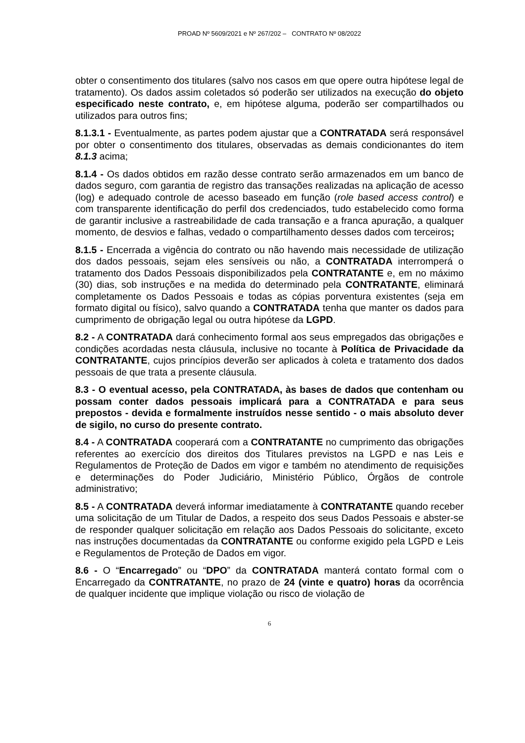PROAD Nº 5609/2021 e Nº 267/202 – CONTRATO Nº 08/2022
obter o consentimento dos titulares (salvo nos casos em que opere outra hipótese legal de tratamento). Os dados assim coletados só poderão ser utilizados na execução do objeto especificado neste contrato, e, em hipótese alguma, poderão ser compartilhados ou utilizados para outros fins;
8.1.3.1 - Eventualmente, as partes podem ajustar que a CONTRATADA será responsável por obter o consentimento dos titulares, observadas as demais condicionantes do item 8.1.3 acima;
8.1.4 - Os dados obtidos em razão desse contrato serão armazenados em um banco de dados seguro, com garantia de registro das transações realizadas na aplicação de acesso (log) e adequado controle de acesso baseado em função (role based access control) e com transparente identificação do perfil dos credenciados, tudo estabelecido como forma de garantir inclusive a rastreabilidade de cada transação e a franca apuração, a qualquer momento, de desvios e falhas, vedado o compartilhamento desses dados com terceiros;
8.1.5 - Encerrada a vigência do contrato ou não havendo mais necessidade de utilização dos dados pessoais, sejam eles sensíveis ou não, a CONTRATADA interromperá o tratamento dos Dados Pessoais disponibilizados pela CONTRATANTE e, em no máximo (30) dias, sob instruções e na medida do determinado pela CONTRATANTE, eliminará completamente os Dados Pessoais e todas as cópias porventura existentes (seja em formato digital ou físico), salvo quando a CONTRATADA tenha que manter os dados para cumprimento de obrigação legal ou outra hipótese da LGPD.
8.2 - A CONTRATADA dará conhecimento formal aos seus empregados das obrigações e condições acordadas nesta cláusula, inclusive no tocante à Política de Privacidade da CONTRATANTE, cujos princípios deverão ser aplicados à coleta e tratamento dos dados pessoais de que trata a presente cláusula.
8.3 - O eventual acesso, pela CONTRATADA, às bases de dados que contenham ou possam conter dados pessoais implicará para a CONTRATADA e para seus prepostos - devida e formalmente instruídos nesse sentido - o mais absoluto dever de sigilo, no curso do presente contrato.
8.4 - A CONTRATADA cooperará com a CONTRATANTE no cumprimento das obrigações referentes ao exercício dos direitos dos Titulares previstos na LGPD e nas Leis e Regulamentos de Proteção de Dados em vigor e também no atendimento de requisições e determinações do Poder Judiciário, Ministério Público, Órgãos de controle administrativo;
8.5 - A CONTRATADA deverá informar imediatamente à CONTRATANTE quando receber uma solicitação de um Titular de Dados, a respeito dos seus Dados Pessoais e abster-se de responder qualquer solicitação em relação aos Dados Pessoais do solicitante, exceto nas instruções documentadas da CONTRATANTE ou conforme exigido pela LGPD e Leis e Regulamentos de Proteção de Dados em vigor.
8.6 - O “Encarregado” ou “DPO” da CONTRATADA manterá contato formal com o Encarregado da CONTRATANTE, no prazo de 24 (vinte e quatro) horas da ocorrência de qualquer incidente que implique violação ou risco de violação de
6